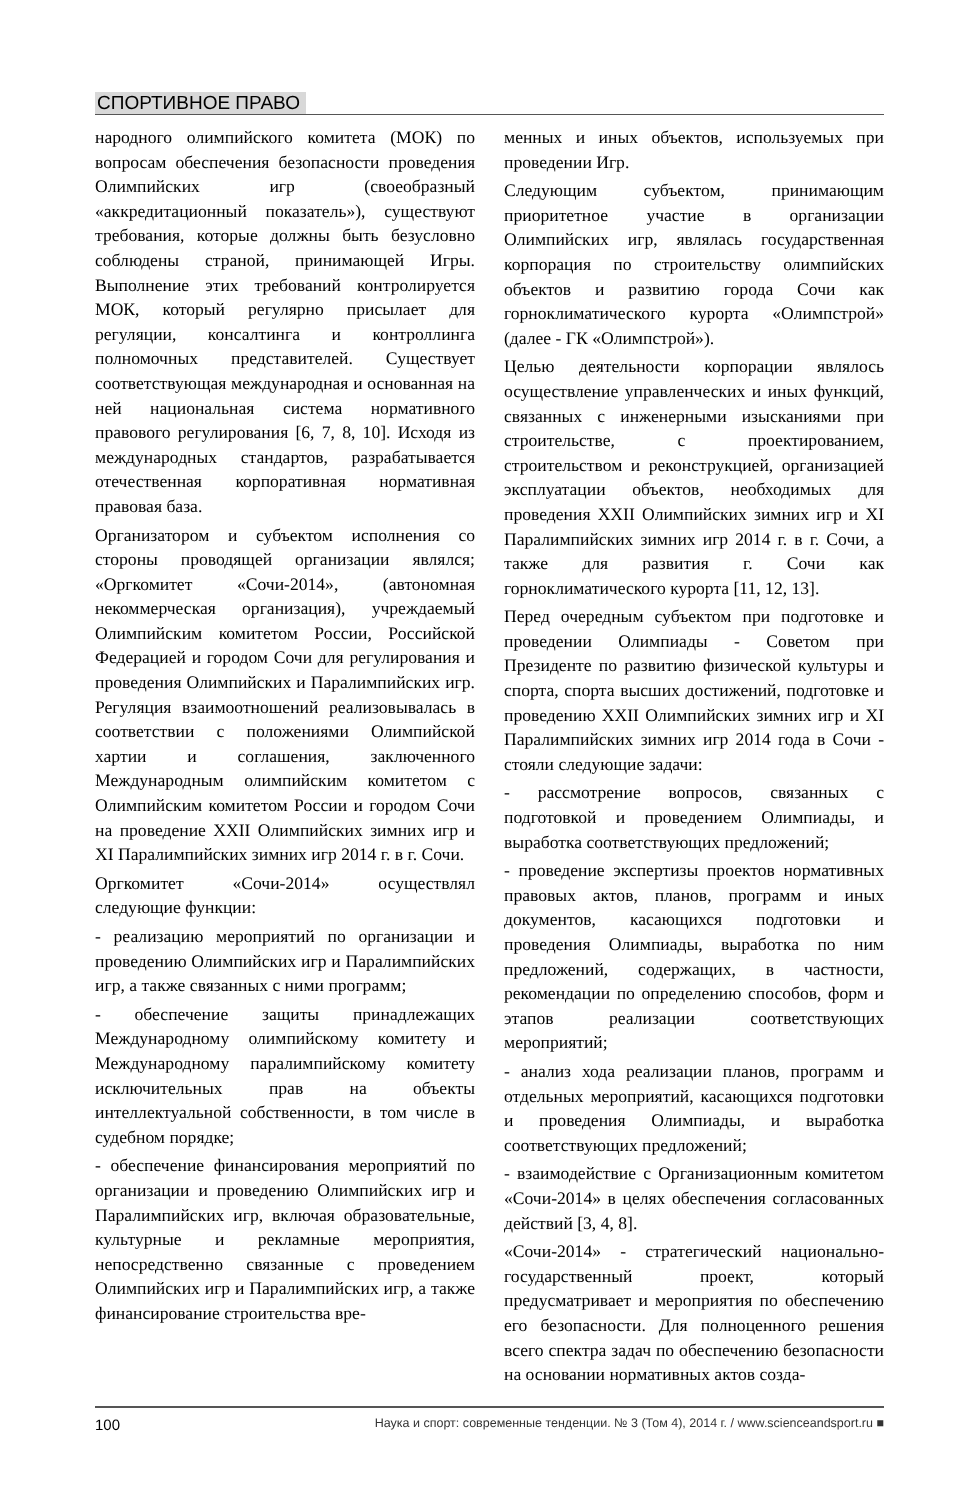СПОРТИВНОЕ ПРАВО
народного олимпийского комитета (МОК) по вопросам обеспечения безопасности проведения Олимпийских игр (своеобразный «аккредитационный показатель»), существуют требования, которые должны быть безусловно соблюдены страной, принимающей Игры. Выполнение этих требований контролируется МОК, который регулярно присылает для регуляции, консалтинга и контроллинга полномочных представителей. Существует соответствующая международная и основанная на ней национальная система нормативного правового регулирования [6, 7, 8, 10]. Исходя из международных стандартов, разрабатывается отечественная корпоративная нормативная правовая база.
Организатором и субъектом исполнения со стороны проводящей организации являлся; «Оргкомитет «Сочи-2014», (автономная некоммерческая организация), учреждаемый Олимпийским комитетом России, Российской Федерацией и городом Сочи для регулирования и проведения Олимпийских и Паралимпийских игр. Регуляция взаимоотношений реализовывалась в соответствии с положениями Олимпийской хартии и соглашения, заключенного Международным олимпийским комитетом с Олимпийским комитетом России и городом Сочи на проведение XXII Олимпийских зимних игр и XI Паралимпийских зимних игр 2014 г. в г. Сочи.
Оргкомитет «Сочи-2014» осуществлял следующие функции:
- реализацию мероприятий по организации и проведению Олимпийских игр и Паралимпийских игр, а также связанных с ними программ;
- обеспечение защиты принадлежащих Международному олимпийскому комитету и Международному паралимпийскому комитету исключительных прав на объекты интеллектуальной собственности, в том числе в судебном порядке;
- обеспечение финансирования мероприятий по организации и проведению Олимпийских игр и Паралимпийских игр, включая образовательные, культурные и рекламные мероприятия, непосредственно связанные с проведением Олимпийских игр и Паралимпийских игр, а также финансирование строительства вре-
менных и иных объектов, используемых при проведении Игр.
Следующим субъектом, принимающим приоритетное участие в организации Олимпийских игр, являлась государственная корпорация по строительству олимпийских объектов и развитию города Сочи как горноклиматического курорта «Олимпстрой» (далее - ГК «Олимпстрой»).
Целью деятельности корпорации являлось осуществление управленческих и иных функций, связанных с инженерными изысканиями при строительстве, с проектированием, строительством и реконструкцией, организацией эксплуатации объектов, необходимых для проведения XXII Олимпийских зимних игр и XI Паралимпийских зимних игр 2014 г. в г. Сочи, а также для развития г. Сочи как горноклиматического курорта [11, 12, 13].
Перед очередным субъектом при подготовке и проведении Олимпиады - Советом при Президенте по развитию физической культуры и спорта, спорта высших достижений, подготовке и проведению XXII Олимпийских зимних игр и XI Паралимпийских зимних игр 2014 года в Сочи - стояли следующие задачи:
- рассмотрение вопросов, связанных с подготовкой и проведением Олимпиады, и выработка соответствующих предложений;
- проведение экспертизы проектов нормативных правовых актов, планов, программ и иных документов, касающихся подготовки и проведения Олимпиады, выработка по ним предложений, содержащих, в частности, рекомендации по определению способов, форм и этапов реализации соответствующих мероприятий;
- анализ хода реализации планов, программ и отдельных мероприятий, касающихся подготовки и проведения Олимпиады, и выработка соответствующих предложений;
- взаимодействие с Организационным комитетом «Сочи-2014» в целях обеспечения согласованных действий [3, 4, 8].
«Сочи-2014» - стратегический национально-государственный проект, который предусматривает и мероприятия по обеспечению его безопасности. Для полноценного решения всего спектра задач по обеспечению безопасности на основании нормативных актов созда-
100 Наука и спорт: современные тенденции. № 3 (Том 4), 2014 г. / www.scienceandsport.ru ■